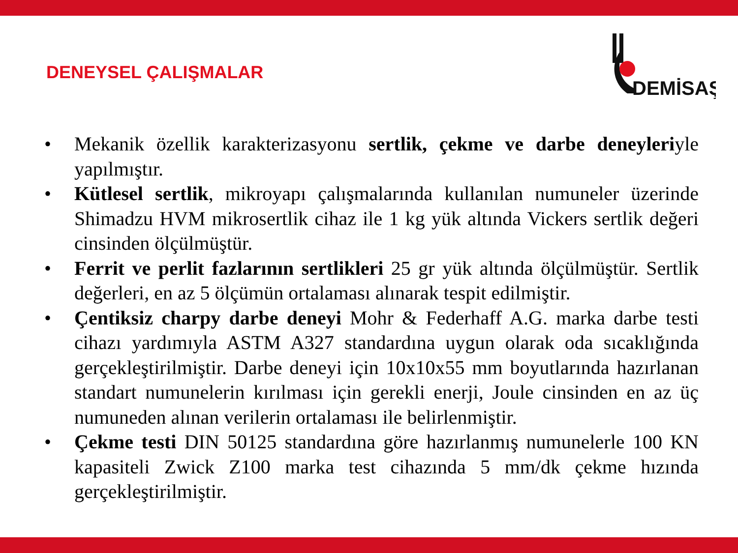DENEYSEL ÇALIŞMALAR
DEMİSAŞ
• Mekanik özellik karakterizasyonu sertlik, çekme ve darbe deneyleriyle yapılmıştır.
• Kütlesel sertlik, mikroyapı çalışmalarında kullanılan numuneler üzerinde Shimadzu HVM mikrosertlik cihaz ile 1 kg yük altında Vickers sertlik değeri cinsinden ölçülmüştür.
• Ferrit ve perlit fazlarının sertlikleri 25 gr yük altında ölçülmüştür. Sertlik değerleri, en az 5 ölçümün ortalaması alınarak tespit edilmiştir.
• Çentiksiz charpy darbe deneyi Mohr & Federhaff A.G. marka darbe testi cihazı yardımıyla ASTM A327 standardına uygun olarak oda sıcaklığında gerçekleştirilmiştir. Darbe deneyi için 10x10x55 mm boyutlarında hazırlanan standart numunelerin kırılması için gerekli enerji, Joule cinsinden en az üç numuneden alınan verilerin ortalaması ile belirlenmiştir.
• Çekme testi DIN 50125 standardına göre hazırlanmış numunelerle 100 KN kapasiteli Zwick Z100 marka test cihazında 5 mm/dk çekme hızında gerçekleştirilmiştir.